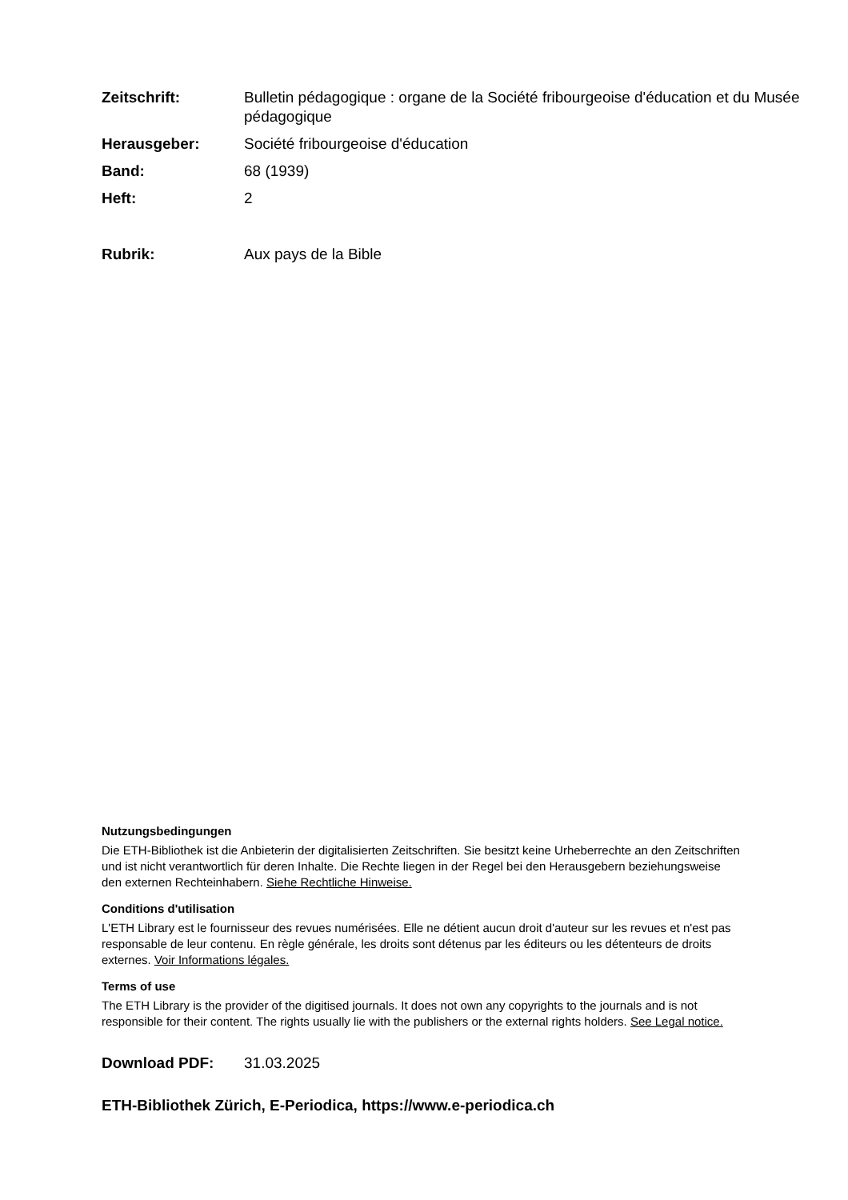Zeitschrift: Bulletin pédagogique : organe de la Société fribourgeoise d'éducation et du Musée pédagogique
Herausgeber: Société fribourgeoise d'éducation
Band: 68 (1939)
Heft: 2
Rubrik: Aux pays de la Bible
Nutzungsbedingungen
Die ETH-Bibliothek ist die Anbieterin der digitalisierten Zeitschriften. Sie besitzt keine Urheberrechte an den Zeitschriften und ist nicht verantwortlich für deren Inhalte. Die Rechte liegen in der Regel bei den Herausgebern beziehungsweise den externen Rechteinhabern. Siehe Rechtliche Hinweise.
Conditions d'utilisation
L'ETH Library est le fournisseur des revues numérisées. Elle ne détient aucun droit d'auteur sur les revues et n'est pas responsable de leur contenu. En règle générale, les droits sont détenus par les éditeurs ou les détenteurs de droits externes. Voir Informations légales.
Terms of use
The ETH Library is the provider of the digitised journals. It does not own any copyrights to the journals and is not responsible for their content. The rights usually lie with the publishers or the external rights holders. See Legal notice.
Download PDF: 31.03.2025
ETH-Bibliothek Zürich, E-Periodica, https://www.e-periodica.ch